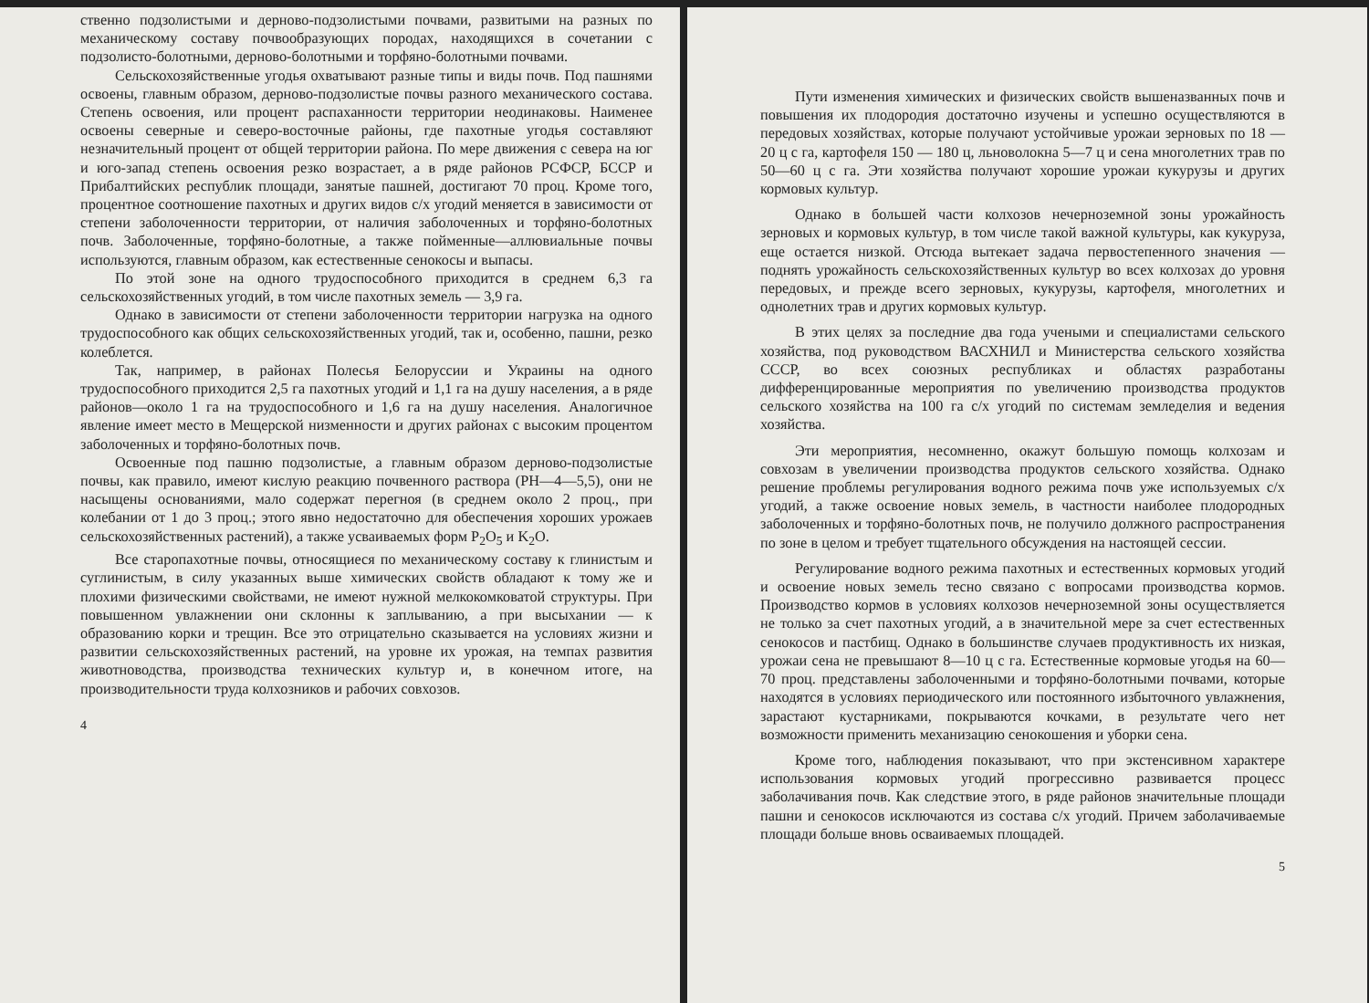ственно подзолистыми и дерново-подзолистыми почвами, развитыми на разных по механическому составу почвообразующих породах, находящихся в сочетании с подзолисто-болотными, дерново-болотными и торфяно-болотными почвами.
Сельскохозяйственные угодья охватывают разные типы и виды почв. Под пашнями освоены, главным образом, дерново-подзолистые почвы разного механического состава. Степень освоения, или процент распаханности территории неодинаковы. Наименее освоены северные и северо-восточные районы, где пахотные угодья составляют незначительный процент от общей территории района. По мере движения с севера на юг и юго-запад степень освоения резко возрастает, а в ряде районов РСФСР, БССР и Прибалтийских республик площади, занятые пашней, достигают 70 проц. Кроме того, процентное соотношение пахотных и других видов с/х угодий меняется в зависимости от степени заболоченности территории, от наличия заболоченных и торфяно-болотных почв. Заболоченные, торфяно-болотные, а также пойменные—аллювиальные почвы используются, главным образом, как естественные сенокосы и выпасы.
По этой зоне на одного трудоспособного приходится в среднем 6,3 га сельскохозяйственных угодий, в том числе пахотных земель — 3,9 га.
Однако в зависимости от степени заболоченности территории нагрузка на одного трудоспособного как общих сельскохозяйственных угодий, так и, особенно, пашни, резко колеблется.
Так, например, в районах Полесья Белоруссии и Украины на одного трудоспособного приходится 2,5 га пахотных угодий и 1,1 га на душу населения, а в ряде районов—около 1 га на трудоспособного и 1,6 га на душу населения. Аналогичное явление имеет место в Мещерской низменности и других районах с высоким процентом заболоченных и торфяно-болотных почв.
Освоенные под пашню подзолистые, а главным образом дерново-подзолистые почвы, как правило, имеют кислую реакцию почвенного раствора (РН—4—5,5), они не насыщены основаниями, мало содержат перегноя (в среднем около 2 проц., при колебании от 1 до 3 проц.; этого явно недостаточно для обеспечения хороших урожаев сельскохозяйственных растений), а также усваиваемых форм P<sub>2</sub>O<sub>5</sub> и K<sub>2</sub>O.
Все старопахотные почвы, относящиеся по механическому составу к глинистым и суглинистым, в силу указанных выше химических свойств обладают к тому же и плохими физическими свойствами, не имеют нужной мелкокомковатой структуры. При повышенном увлажнении они склонны к заплыванию, а при высыхании — к образованию корки и трещин. Все это отрицательно сказывается на условиях жизни и развитии сельскохозяйственных растений, на уровне их урожая, на темпах развития животноводства, производства технических культур и, в конечном итоге, на производительности труда колхозников и рабочих совхозов.
4
Пути изменения химических и физических свойств вышеназванных почв и повышения их плодородия достаточно изучены и успешно осуществляются в передовых хозяйствах, которые получают устойчивые урожаи зерновых по 18 — 20 ц с га, картофеля 150 — 180 ц, льноволокна 5—7 ц и сена многолетних трав по 50—60 ц с га. Эти хозяйства получают хорошие урожаи кукурузы и других кормовых культур.
Однако в большей части колхозов нечерноземной зоны урожайность зерновых и кормовых культур, в том числе такой важной культуры, как кукуруза, еще остается низкой. Отсюда вытекает задача первостепенного значения — поднять урожайность сельскохозяйственных культур во всех колхозах до уровня передовых, и прежде всего зерновых, кукурузы, картофеля, многолетних и однолетних трав и других кормовых культур.
В этих целях за последние два года учеными и специалистами сельского хозяйства, под руководством ВАСХНИЛ и Министерства сельского хозяйства СССР, во всех союзных республиках и областях разработаны дифференцированные мероприятия по увеличению производства продуктов сельского хозяйства на 100 га с/х угодий по системам земледелия и ведения хозяйства.
Эти мероприятия, несомненно, окажут большую помощь колхозам и совхозам в увеличении производства продуктов сельского хозяйства. Однако решение проблемы регулирования водного режима почв уже используемых с/х угодий, а также освоение новых земель, в частности наиболее плодородных заболоченных и торфяно-болотных почв, не получило должного распространения по зоне в целом и требует тщательного обсуждения на настоящей сессии.
Регулирование водного режима пахотных и естественных кормовых угодий и освоение новых земель тесно связано с вопросами производства кормов. Производство кормов в условиях колхозов нечерноземной зоны осуществляется не только за счет пахотных угодий, а в значительной мере за счет естественных сенокосов и пастбищ. Однако в большинстве случаев продуктивность их низкая, урожаи сена не превышают 8—10 ц с га. Естественные кормовые угодья на 60—70 проц. представлены заболоченными и торфяно-болотными почвами, которые находятся в условиях периодического или постоянного избыточного увлажнения, зарастают кустарниками, покрываются кочками, в результате чего нет возможности применить механизацию сенокошения и уборки сена.
Кроме того, наблюдения показывают, что при экстенсивном характере использования кормовых угодий прогрессивно развивается процесс заболачивания почв. Как следствие этого, в ряде районов значительные площади пашни и сенокосов исключаются из состава с/х угодий. Причем заболачиваемые площади больше вновь осваиваемых площадей.
5